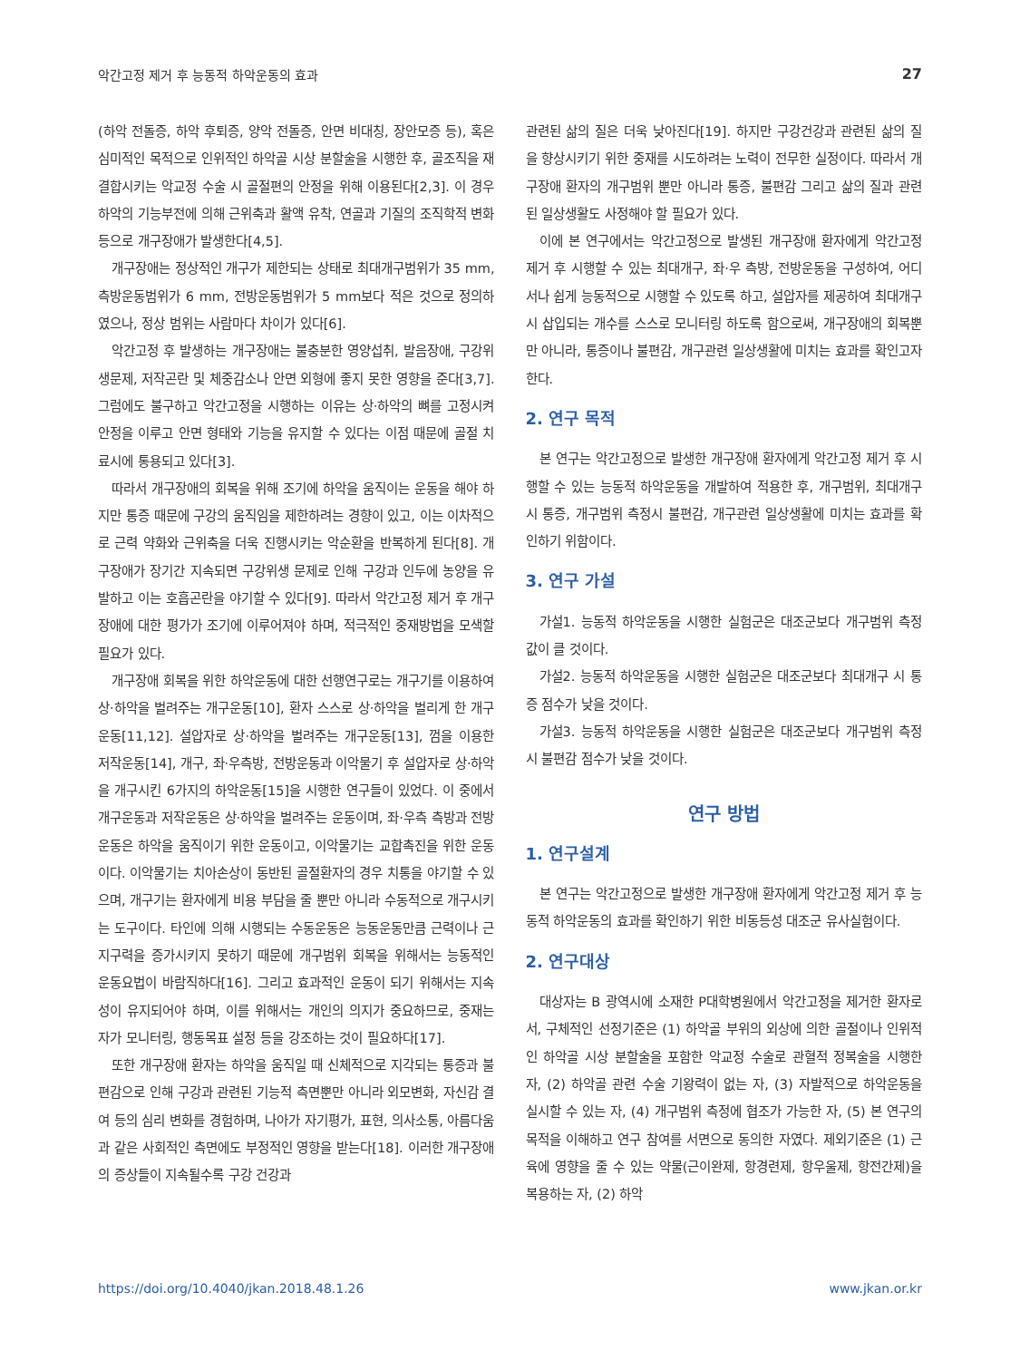악간고정 제거 후 능동적 하악운동의 효과 27
(하악 전돌증, 하악 후퇴증, 양악 전돌증, 안면 비대칭, 장안모증 등), 혹은 심미적인 목적으로 인위적인 하악골 시상 분할술을 시행한 후, 골조직을 재결합시키는 악교정 수술 시 골절편의 안정을 위해 이용된다[2,3]. 이 경우 하악의 기능부전에 의해 근위축과 활액 유착, 연골과 기질의 조직학적 변화 등으로 개구장애가 발생한다[4,5].
개구장애는 정상적인 개구가 제한되는 상태로 최대개구범위가 35 mm, 측방운동범위가 6 mm, 전방운동범위가 5 mm보다 적은 것으로 정의하였으나, 정상 범위는 사람마다 차이가 있다[6].
악간고정 후 발생하는 개구장애는 불충분한 영양섭취, 발음장애, 구강위생문제, 저작곤란 및 체중감소나 안면 외형에 좋지 못한 영향을 준다[3,7]. 그럼에도 불구하고 악간고정을 시행하는 이유는 상·하악의 뼈를 고정시켜 안정을 이루고 안면 형태와 기능을 유지할 수 있다는 이점 때문에 골절 치료시에 통용되고 있다[3].
따라서 개구장애의 회복을 위해 조기에 하악을 움직이는 운동을 해야 하지만 통증 때문에 구강의 움직임을 제한하려는 경향이 있고, 이는 이차적으로 근력 약화와 근위축을 더욱 진행시키는 악순환을 반복하게 된다[8]. 개구장애가 장기간 지속되면 구강위생 문제로 인해 구강과 인두에 농양을 유발하고 이는 호흡곤란을 야기할 수 있다[9]. 따라서 악간고정 제거 후 개구장애에 대한 평가가 조기에 이루어져야 하며, 적극적인 중재방법을 모색할 필요가 있다.
개구장애 회복을 위한 하악운동에 대한 선행연구로는 개구기를 이용하여 상·하악을 벌려주는 개구운동[10], 환자 스스로 상·하악을 벌리게 한 개구운동[11,12]. 설압자로 상·하악을 벌려주는 개구운동[13], 껌을 이용한 저작운동[14], 개구, 좌·우측방, 전방운동과 이악물기 후 설압자로 상·하악을 개구시킨 6가지의 하악운동[15]을 시행한 연구들이 있었다. 이 중에서 개구운동과 저작운동은 상·하악을 벌려주는 운동이며, 좌·우측 측방과 전방운동은 하악을 움직이기 위한 운동이고, 이악물기는 교합촉진을 위한 운동이다. 이악물기는 치아손상이 동반된 골절환자의 경우 치통을 야기할 수 있으며, 개구기는 환자에게 비용 부담을 줄 뿐만 아니라 수동적으로 개구시키는 도구이다. 타인에 의해 시행되는 수동운동은 능동운동만큼 근력이나 근지구력을 증가시키지 못하기 때문에 개구범위 회복을 위해서는 능동적인 운동요법이 바람직하다[16]. 그리고 효과적인 운동이 되기 위해서는 지속성이 유지되어야 하며, 이를 위해서는 개인의 의지가 중요하므로, 중재는 자가 모니터링, 행동목표 설정 등을 강조하는 것이 필요하다[17].
또한 개구장애 환자는 하악을 움직일 때 신체적으로 지각되는 통증과 불편감으로 인해 구강과 관련된 기능적 측면뿐만 아니라 외모변화, 자신감 결여 등의 심리 변화를 경험하며, 나아가 자기평가, 표현, 의사소통, 아름다움과 같은 사회적인 측면에도 부정적인 영향을 받는다[18]. 이러한 개구장애의 증상들이 지속될수록 구강 건강과
관련된 삶의 질은 더욱 낮아진다[19]. 하지만 구강건강과 관련된 삶의 질을 향상시키기 위한 중재를 시도하려는 노력이 전무한 실정이다. 따라서 개구장애 환자의 개구범위 뿐만 아니라 통증, 불편감 그리고 삶의 질과 관련된 일상생활도 사정해야 할 필요가 있다.
이에 본 연구에서는 악간고정으로 발생된 개구장애 환자에게 악간고정 제거 후 시행할 수 있는 최대개구, 좌·우 측방, 전방운동을 구성하여, 어디서나 쉽게 능동적으로 시행할 수 있도록 하고, 설압자를 제공하여 최대개구 시 삽입되는 개수를 스스로 모니터링 하도록 함으로써, 개구장애의 회복뿐만 아니라, 통증이나 불편감, 개구관련 일상생활에 미치는 효과를 확인고자 한다.
2. 연구 목적
본 연구는 악간고정으로 발생한 개구장애 환자에게 악간고정 제거 후 시행할 수 있는 능동적 하악운동을 개발하여 적용한 후, 개구범위, 최대개구시 통증, 개구범위 측정시 불편감, 개구관련 일상생활에 미치는 효과를 확인하기 위함이다.
3. 연구 가설
가설1. 능동적 하악운동을 시행한 실험군은 대조군보다 개구범위 측정값이 클 것이다.
가설2. 능동적 하악운동을 시행한 실험군은 대조군보다 최대개구 시 통증 점수가 낮을 것이다.
가설3. 능동적 하악운동을 시행한 실험군은 대조군보다 개구범위 측정시 불편감 점수가 낮을 것이다.
연구 방법
1. 연구설계
본 연구는 악간고정으로 발생한 개구장애 환자에게 악간고정 제거 후 능동적 하악운동의 효과를 확인하기 위한 비동등성 대조군 유사실험이다.
2. 연구대상
대상자는 B 광역시에 소재한 P대학병원에서 악간고정을 제거한 환자로서, 구체적인 선정기준은 (1) 하악골 부위의 외상에 의한 골절이나 인위적인 하악골 시상 분할술을 포함한 악교정 수술로 관혈적 정복술을 시행한 자, (2) 하악골 관련 수술 기왕력이 없는 자, (3) 자발적으로 하악운동을 실시할 수 있는 자, (4) 개구범위 측정에 협조가 가능한 자, (5) 본 연구의 목적을 이해하고 연구 참여를 서면으로 동의한 자였다. 제외기준은 (1) 근육에 영향을 줄 수 있는 약물(근이완제, 항경련제, 항우울제, 항전간제)을 복용하는 자, (2) 하악
https://doi.org/10.4040/jkan.2018.48.1.26 www.jkan.or.kr